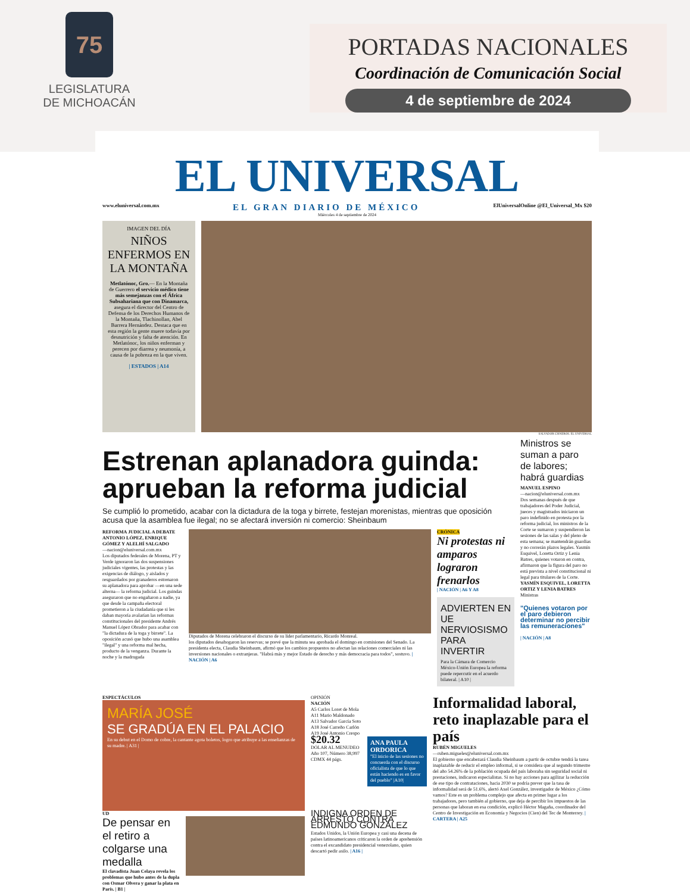75
LEGISLATURA
DE MICHOACÁN
PORTADAS NACIONALES
Coordinación de Comunicación Social
4 de septiembre de 2024
EL UNIVERSAL
www.eluniversal.com.mx EL GRAN DIARIO DE MÉXICO ElUniversalOnline @El_Universal_Mx $20
Miércoles 4 de septiembre de 2024
IMAGEN DEL DÍA
NIÑOS ENFERMOS EN LA MONTAÑA
Metlatónoc, Gro.— En la Montaña de Guerrero el servicio médico tiene más semejanzas con el África Subsahariana que con Dinamarca, asegura el director del Centro de Defensa de los Derechos Humanos de la Montaña, Tlachinollan, Abel Barrera Hernández. Destaca que en esta región la gente muere todavía por desnutrición y falta de atención. En Metlatónoc, los niños enferman y perecen por diarrea y neumonía, a causa de la pobreza en la que viven.
| ESTADOS | A14
SALVADOR CISNEROS. EL UNIVERSAL
Estrenan aplanadora guinda: aprueban la reforma judicial
Se cumplió lo prometido, acabar con la dictadura de la toga y birrete, festejan morenistas, mientras que oposición acusa que la asamblea fue ilegal; no se afectará inversión ni comercio: Sheinbaum
REFORMA JUDICIAL A DEBATE
ANTONIO LÓPEZ, ENRIQUE GÓMEZ Y ALELHÍ SALGADO
—nacion@eluniversal.com.mx
Los diputados federales de Morena, PT y Verde ignoraron las dos suspensiones judiciales vigentes, las protestas y las exigencias de diálogo, y aislados y resguardados por granaderos estrenaron su aplanadora para aprobar —en una sede alterna— la reforma judicial. Los guindas aseguraron que no engañaron a nadie, ya que desde la campaña electoral prometieron a la ciudadanía que si les daban mayoría avalarían las reformas constitucionales del presidente Andrés Manuel López Obrador para acabar con "la dictadura de la toga y birrete". La oposición acusó que hubo una asamblea "ilegal" y una reforma mal hecha, producto de la venganza. Durante la noche y la madrugada
Diputados de Morena celebraron el discurso de su líder parlamentario, Ricardo Monreal.
los diputados desahogaron las reservas; se prevé que la minuta sea aprobada el domingo en comisiones del Senado. La presidenta electa, Claudia Sheinbaum, afirmó que los cambios propuestos no afectan las relaciones comerciales ni las inversiones nacionales o extranjeras. "Habrá más y mejor Estado de derecho y más democracia para todos", sostuvo. | NACIÓN | A6
CRÓNICA
Ni protestas ni amparos lograron frenarlos
| NACIÓN | A6 Y A8
ADVIERTEN EN UE NERVIOSISMO PARA INVERTIR
Para la Cámara de Comercio México-Unión Europea la reforma puede repercutir en el acuerdo bilateral. | A10 |
Ministros se suman a paro de labores; habrá guardias
MANUEL ESPINO
—nacion@eluniversal.com.mx
Dos semanas después de que trabajadores del Poder Judicial, jueces y magistrados iniciaron un paro indefinido en protesta por la reforma judicial, los ministros de la Corte se sumaron y suspendieron las sesiones de las salas y del pleno de esta semana; se mantendrán guardias y no correrán plazos legales. Yasmín Esquivel, Loretta Ortiz y Lenia Batres, quienes votaron en contra, afirmaron que la figura del paro no está prevista a nivel constitucional ni legal para titulares de la Corte.
YASMÍN ESQUIVEL, LORETTA ORTIZ Y LENIA BATRES
Ministras
"Quienes votaron por el paro debieron determinar no percibir las remuneraciones"
| NACIÓN | A8
ESPECTÁCULOS
MARÍA JOSÉ
SE GRADÚA EN EL PALACIO
En su debut en el Domo de cobre, la cantante agota boletos, logro que atribuye a las enseñanzas de su madre. | A31 |
UD
De pensar en el retiro a colgarse una medalla
El clavadista Juan Celaya revela los problemas que hubo antes de la dupla con Osmar Olvera y ganar la plata en París. | B1 |
OPINIÓN
NACIÓN
A5 Carlos Loret de Mola
A11 Mario Maldonado
A13 Salvador García Soto
A18 José Carreño Carlón
A19 José Antonio Crespo
$20.32
DÓLAR AL MENUDEO
Año 107, Número 38,997 CDMX 44 págs.
ANA PAULA ORDORICA
"El inicio de las sesiones no concuerda con el discurso oficialista de que lo que están haciendo es en favor del pueblo" |A10|
INDIGNA ORDEN DE ARRESTO CONTRA EDMUNDO GONZÁLEZ
Estados Unidos, la Unión Europea y casi una decena de países latinoamericanos criticaron la orden de aprehensión contra el excandidato presidencial venezolano, quien descartó pedir asilo. | A16 |
Informalidad laboral, reto inaplazable para el país
RUBÉN MIGUELES
—ruben.migueles@eluniversal.com.mx
El gobierno que encabezará Claudia Sheinbaum a partir de octubre tendrá la tarea inaplazable de reducir el empleo informal, si se considera que al segundo trimestre del año 54.26% de la población ocupada del país laboraba sin seguridad social ni prestaciones, indicaron especialistas. Si no hay acciones para agilizar la reducción de ese tipo de contrataciones, hacia 2030 se podría prever que la tasa de informalidad será de 51.6%, alertó Axel González, investigador de México ¿Cómo vamos? Este es un problema complejo que afecta en primer lugar a los trabajadores, pero también al gobierno, que deja de percibir los impuestos de las personas que laboran en esa condición, explicó Héctor Magaña, coordinador del Centro de Investigación en Economía y Negocios (Cien) del Tec de Monterrey. | CARTERA | A25